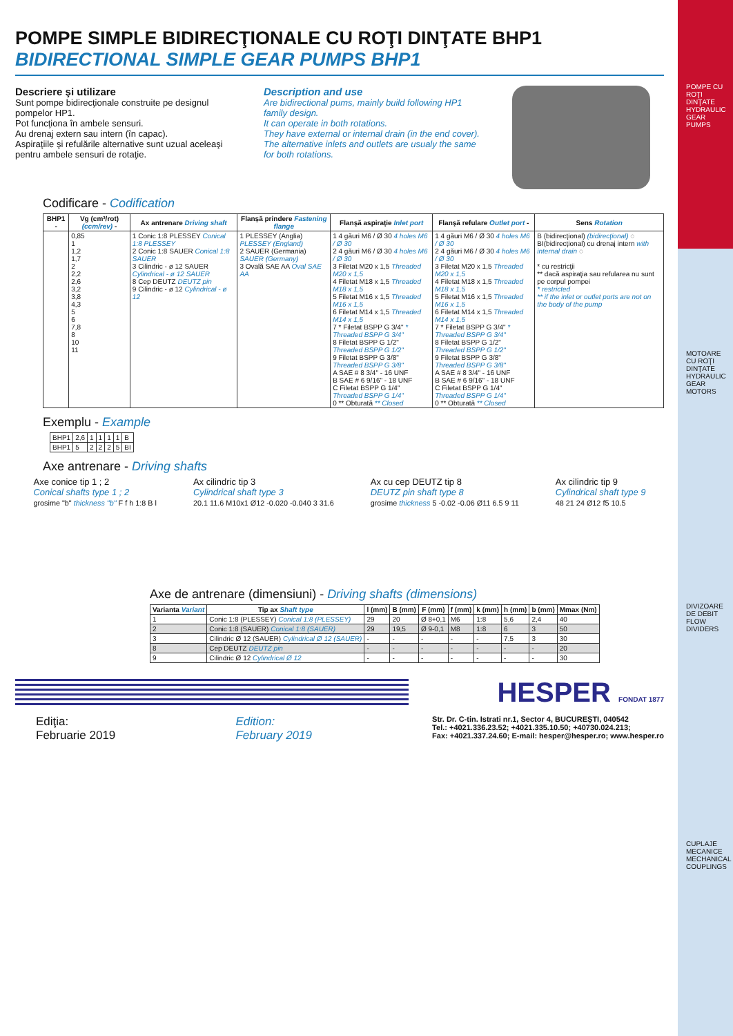POMPE CU ROŢI DINŢATE HYDRAULIC GEAR PUMPS
MOTOARE CU ROŢI DINŢATE HYDRAULIC GEAR MOTORS
DIVIZOARE DE DEBIT FLOW DIVIDERS
CUPLAJE MECANICE MECHANICAL COUPLINGS
POMPE SIMPLE BIDIRECŢIONALE CU ROŢI DINŢATE BHP1
BIDIRECTIONAL SIMPLE GEAR PUMPS BHP1
Descriere şi utilizare
Sunt pompe bidirecţionale construite pe designul pompelor HP1.
Pot funcţiona în ambele sensuri.
Au drenaj extern sau intern (în capac).
Aspiraţiile şi refulările alternative sunt uzual aceleaşi pentru ambele sensuri de rotaţie.
Description and use
Are bidirectional pums, mainly build following HP1 family design.
It can operate in both rotations.
They have external or internal drain (in the end cover).
The alternative inlets and outlets are usualy the same for both rotations.
Codificare - Codification
| BHP1 - | Vg (cm³/rot) (ccm/rev) - | Ax antrenare Driving shaft | Flanşă prindere Fastening flange | Flanşă aspiraţie Inlet port | Flanşă refulare Outlet port - | Sens Rotation |
| --- | --- | --- | --- | --- | --- | --- |
| | 0,85 1 1,2 1,7 2 2,2 2,6 3,2 3,8 4,3 5 6 7,8 8 10 11 | 1 Conic 1:8 PLESSEY Conical 1:8 PLESSEY 2 Conic 1:8 SAUER Conical 1:8 SAUER 3 Cilindric - ø 12 SAUER Cylindrical - ø 12 SAUER 8 Cep DEUTZ DEUTZ pin 9 Cilindric - ø 12 Cylindrical - ø 12 | 1 PLESSEY (Anglia) PLESSEY (England) 2 SAUER (Germania) SAUER (Germany) 3 Ovală SAE AA Oval SAE AA | 1 4 găuri M6 / Ø 30 4 holes M6 / Ø 30 2 4 găuri M6 / Ø 30 4 holes M6 / Ø 30 3 Filetat M20 x 1,5 Threaded M20 x 1,5 4 Filetat M18 x 1,5 Threaded M18 x 1,5 5 Filetat M16 x 1,5 Threaded M16 x 1,5 6 Filetat M14 x 1,5 Threaded M14 x 1,5 7 * Filetat BSPP G 3/4" * Threaded BSPP G 3/4" 8 Filetat BSPP G 1/2" Threaded BSPP G 1/2" 9 Filetat BSPP G 3/8" Threaded BSPP G 3/8" A SAE # 8 3/4" - 16 UNF B SAE # 6 9/16" - 18 UNF C Filetat BSPP G 1/4" Threaded BSPP G 1/4" 0 ** Obturată ** Closed | 1 4 găuri M6 / Ø 30 4 holes M6 / Ø 30 2 4 găuri M6 / Ø 30 4 holes M6 / Ø 30 3 Filetat M20 x 1,5 Threaded M20 x 1,5 4 Filetat M18 x 1,5 Threaded M18 x 1,5 5 Filetat M16 x 1,5 Threaded M16 x 1,5 6 Filetat M14 x 1,5 Threaded M14 x 1,5 7 * Filetat BSPP G 3/4" * Threaded BSPP G 3/4" 8 Filetat BSPP G 1/2" Threaded BSPP G 1/2" 9 Filetat BSPP G 3/8" Threaded BSPP G 3/8" A SAE # 8 3/4" - 16 UNF B SAE # 6 9/16" - 18 UNF C Filetat BSPP G 1/4" Threaded BSPP G 1/4" 0 ** Obturată ** Closed | B (bidirecţional) (bidirecţional) ◌ BI(bidirecţional) cu drenaj intern with internal drain ◌ * cu restricţii ** dacă aspiraţia sau refularea nu sunt pe corpul pompei * restricted ** if the inlet or outlet ports are not on the body of the pump |
Exemplu - Example
| BHP1 | 2,6 | 1 | 1 | 1 | 1 | B |
| BHP1 | 5 | 2 | 2 | 2 | 5 | BI |
Axe antrenare - Driving shafts
Axe conice tip 1 ; 2
Conical shafts type 1 ; 2
grosime "b" thickness "b" F f h 1:8 B l
Ax cilindric tip 3
Cylindrical shaft type 3
20.1 11.6 M10x1 Ø12 -0.020 -0.040 3 31.6
Ax cu cep DEUTZ tip 8
DEUTZ pin shaft type 8
grosime thickness 5 -0.02 -0.06 Ø11 6.5 9 11
Ax cilindric tip 9
Cylindrical shaft type 9
48 21 24 Ø12 f5 10.5
Axe de antrenare (dimensiuni) - Driving shafts (dimensions)
| Varianta Variant | Tip ax Shaft type | l (mm) | B (mm) | F (mm) | f (mm) | k (mm) | h (mm) | b (mm) | Mmax (Nm) |
| --- | --- | --- | --- | --- | --- | --- | --- | --- | --- |
| 1 | Conic 1:8 (PLESSEY) Conical 1:8 (PLESSEY) | 29 | 20 | Ø 8+0,1 | M6 | 1:8 | 5,6 | 2,4 | 40 |
| 2 | Conic 1:8 (SAUER) Conical 1:8 (SAUER) | 29 | 19,5 | Ø 9-0,1 | M8 | 1:8 | 6 | 3 | 50 |
| 3 | Cilindric Ø 12 (SAUER) Cylindrical Ø 12 (SAUER) | - | - | - | - | - | 7,5 | 3 | 30 |
| 8 | Cep DEUTZ DEUTZ pin | - | - | - | - | - | - | - | 20 |
| 9 | Cilindric Ø 12 Cylindrical Ø 12 | - | - | - | - | - | - | - | 30 |
HESPER FONDAT 1877
Ediţia:
Februarie 2019
Edition:
February 2019
Str. Dr. C-tin. Istrati nr.1, Sector 4, BUCUREŞTI, 040542
Tel.: +4021.336.23.52; +4021.335.10.50; +40730.024.213;
Fax: +4021.337.24.60; E-mail: hesper@hesper.ro; www.hesper.ro